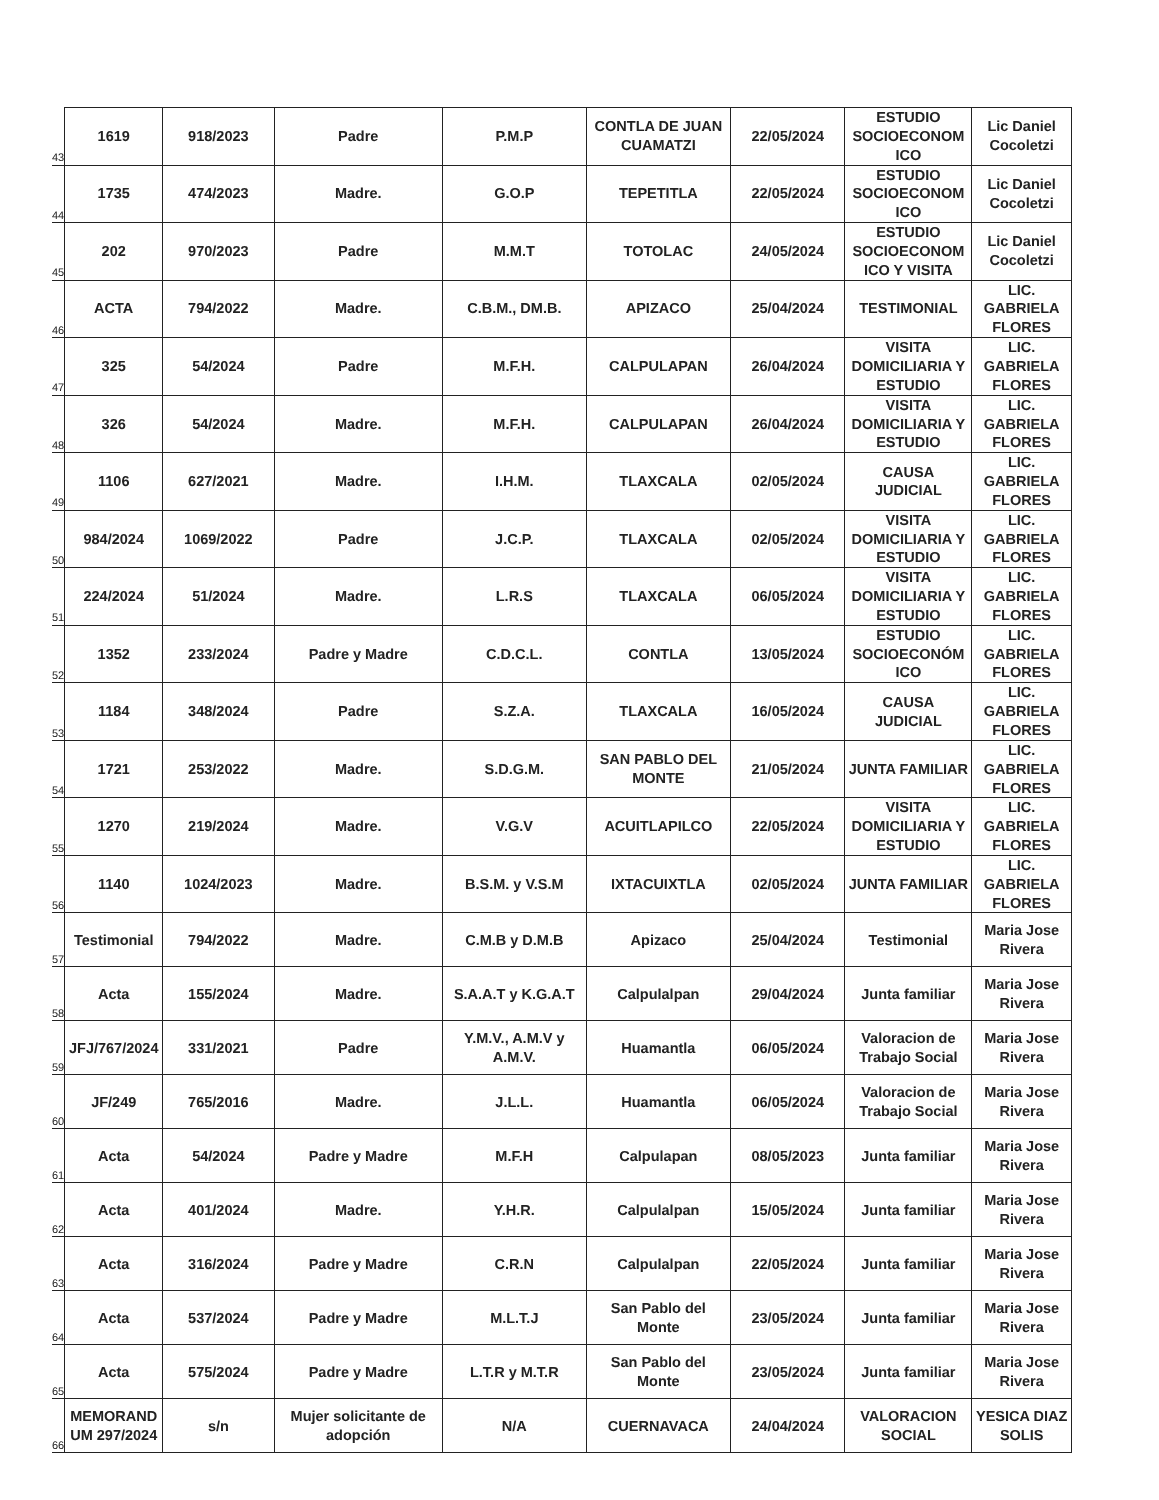| 43 | 1619 | 918/2023 | Padre | P.M.P | CONTLA DE JUAN CUAMATZI | 22/05/2024 | ESTUDIO SOCIOECONOM ICO | Lic Daniel Cocoletzi |
| 44 | 1735 | 474/2023 | Madre. | G.O.P | TEPETITLA | 22/05/2024 | ESTUDIO SOCIOECONOM ICO | Lic Daniel Cocoletzi |
| 45 | 202 | 970/2023 | Padre | M.M.T | TOTOLAC | 24/05/2024 | ESTUDIO SOCIOECONOM ICO Y VISITA | Lic Daniel Cocoletzi |
| 46 | ACTA | 794/2022 | Madre. | C.B.M., DM.B. | APIZACO | 25/04/2024 | TESTIMONIAL | LIC. GABRIELA FLORES |
| 47 | 325 | 54/2024 | Padre | M.F.H. | CALPULAPAN | 26/04/2024 | VISITA DOMICILIARIA Y ESTUDIO | LIC. GABRIELA FLORES |
| 48 | 326 | 54/2024 | Madre. | M.F.H. | CALPULAPAN | 26/04/2024 | VISITA DOMICILIARIA Y ESTUDIO | LIC. GABRIELA FLORES |
| 49 | 1106 | 627/2021 | Madre. | I.H.M. | TLAXCALA | 02/05/2024 | CAUSA JUDICIAL | LIC. GABRIELA FLORES |
| 50 | 984/2024 | 1069/2022 | Padre | J.C.P. | TLAXCALA | 02/05/2024 | VISITA DOMICILIARIA Y ESTUDIO | LIC. GABRIELA FLORES |
| 51 | 224/2024 | 51/2024 | Madre. | L.R.S | TLAXCALA | 06/05/2024 | VISITA DOMICILIARIA Y ESTUDIO | LIC. GABRIELA FLORES |
| 52 | 1352 | 233/2024 | Padre y Madre | C.D.C.L. | CONTLA | 13/05/2024 | ESTUDIO SOCIOECONÓM ICO | LIC. GABRIELA FLORES |
| 53 | 1184 | 348/2024 | Padre | S.Z.A. | TLAXCALA | 16/05/2024 | CAUSA JUDICIAL | LIC. GABRIELA FLORES |
| 54 | 1721 | 253/2022 | Madre. | S.D.G.M. | SAN PABLO DEL MONTE | 21/05/2024 | JUNTA FAMILIAR | LIC. GABRIELA FLORES |
| 55 | 1270 | 219/2024 | Madre. | V.G.V | ACUITLAPILCO | 22/05/2024 | VISITA DOMICILIARIA Y ESTUDIO | LIC. GABRIELA FLORES |
| 56 | 1140 | 1024/2023 | Madre. | B.S.M. y V.S.M | IXTACUIXTLA | 02/05/2024 | JUNTA FAMILIAR | LIC. GABRIELA FLORES |
| 57 | Testimonial | 794/2022 | Madre. | C.M.B y D.M.B | Apizaco | 25/04/2024 | Testimonial | Maria Jose Rivera |
| 58 | Acta | 155/2024 | Madre. | S.A.A.T y K.G.A.T | Calpulalpan | 29/04/2024 | Junta familiar | Maria Jose Rivera |
| 59 | JFJ/767/2024 | 331/2021 | Padre | Y.M.V., A.M.V y A.M.V. | Huamantla | 06/05/2024 | Valoracion de Trabajo Social | Maria Jose Rivera |
| 60 | JF/249 | 765/2016 | Madre. | J.L.L. | Huamantla | 06/05/2024 | Valoracion de Trabajo Social | Maria Jose Rivera |
| 61 | Acta | 54/2024 | Padre y Madre | M.F.H | Calpulapan | 08/05/2023 | Junta familiar | Maria Jose Rivera |
| 62 | Acta | 401/2024 | Madre. | Y.H.R. | Calpulalpan | 15/05/2024 | Junta familiar | Maria Jose Rivera |
| 63 | Acta | 316/2024 | Padre y Madre | C.R.N | Calpulalpan | 22/05/2024 | Junta familiar | Maria Jose Rivera |
| 64 | Acta | 537/2024 | Padre y Madre | M.L.T.J | San Pablo del Monte | 23/05/2024 | Junta familiar | Maria Jose Rivera |
| 65 | Acta | 575/2024 | Padre y Madre | L.T.R y M.T.R | San Pablo del Monte | 23/05/2024 | Junta familiar | Maria Jose Rivera |
| 66 | MEMORAND UM 297/2024 | s/n | Mujer solicitante de adopción | N/A | CUERNAVACA | 24/04/2024 | VALORACION SOCIAL | YESICA DIAZ SOLIS |